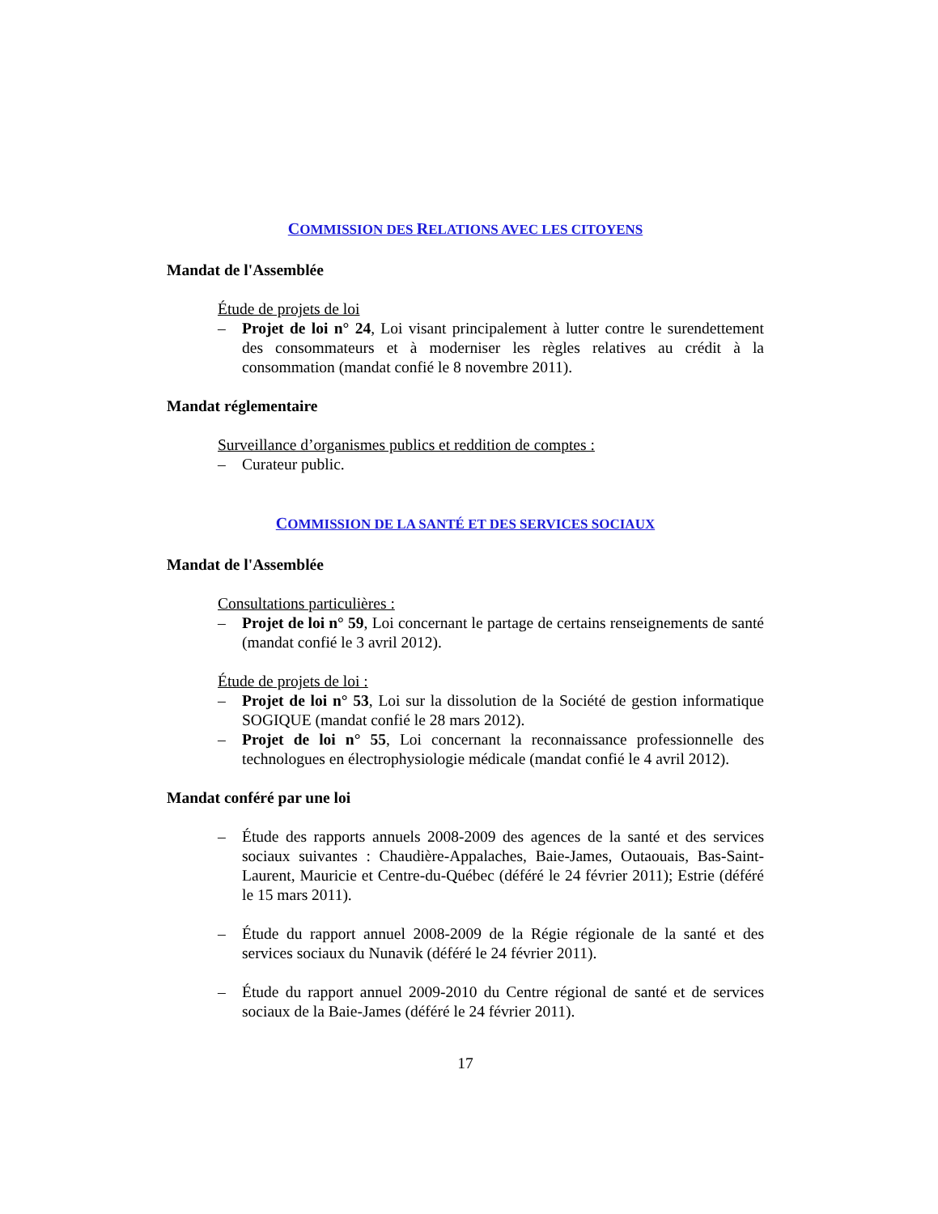COMMISSION DES RELATIONS AVEC LES CITOYENS
Mandat de l'Assemblée
Étude de projets de loi
– Projet de loi n° 24, Loi visant principalement à lutter contre le surendettement des consommateurs et à moderniser les règles relatives au crédit à la consommation (mandat confié le 8 novembre 2011).
Mandat réglementaire
Surveillance d’organismes publics et reddition de comptes :
– Curateur public.
COMMISSION DE LA SANTÉ ET DES SERVICES SOCIAUX
Mandat de l'Assemblée
Consultations particulières :
– Projet de loi n° 59, Loi concernant le partage de certains renseignements de santé (mandat confié le 3 avril 2012).
Étude de projets de loi :
– Projet de loi n° 53, Loi sur la dissolution de la Société de gestion informatique SOGIQUE (mandat confié le 28 mars 2012).
– Projet de loi n° 55, Loi concernant la reconnaissance professionnelle des technologues en électrophysiologie médicale (mandat confié le 4 avril 2012).
Mandat conféré par une loi
– Étude des rapports annuels 2008-2009 des agences de la santé et des services sociaux suivantes : Chaudière-Appalaches, Baie-James, Outaouais, Bas-Saint-Laurent, Mauricie et Centre-du-Québec (déféré le 24 février 2011); Estrie (déféré le 15 mars 2011).
– Étude du rapport annuel 2008-2009 de la Régie régionale de la santé et des services sociaux du Nunavik (déféré le 24 février 2011).
– Étude du rapport annuel 2009-2010 du Centre régional de santé et de services sociaux de la Baie-James (déféré le 24 février 2011).
17